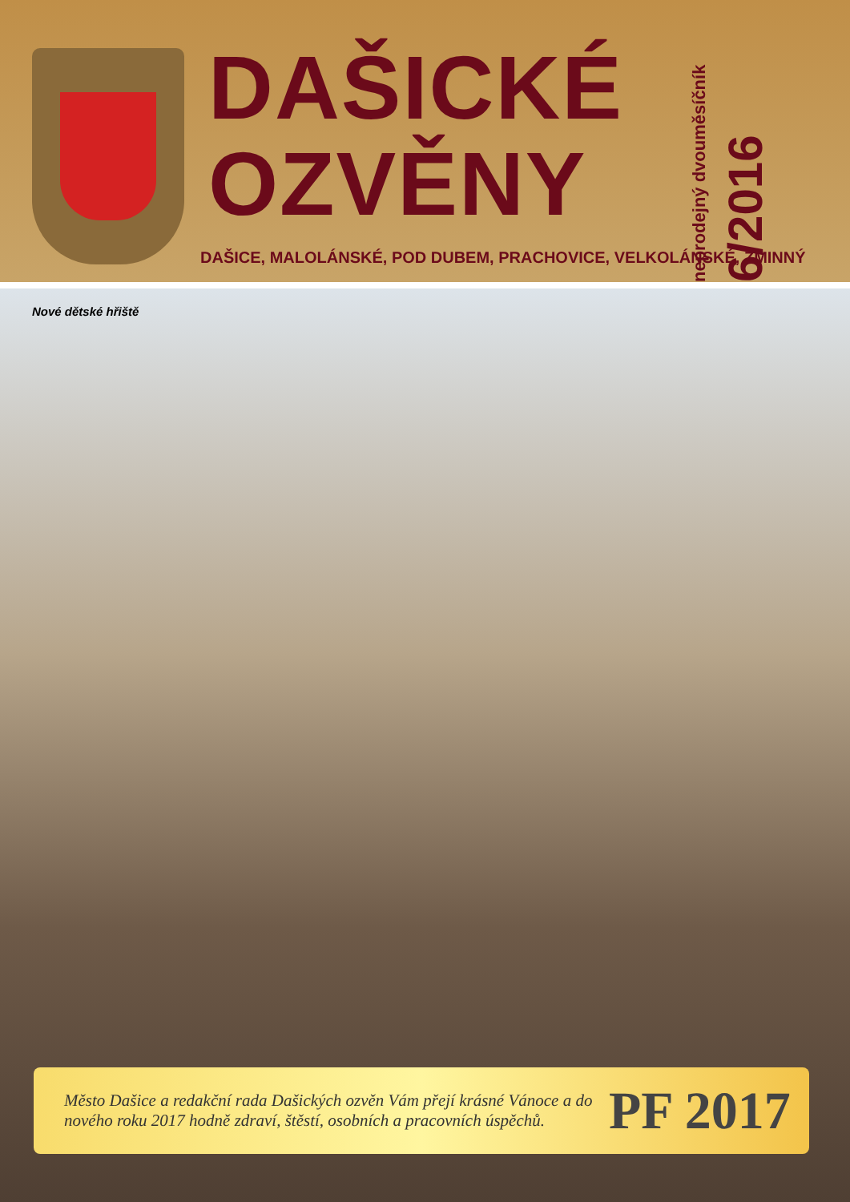DAŠICKÉ
OZVĚNY
neprodejný dvouměsíčník
6/2016
DAŠICE, MALOLÁNSKÉ, POD DUBEM, PRACHOVICE, VELKOLÁNSKÉ, ZMINNÝ
Nové dětské hřiště
Město Dašice a redakční rada Dašických ozvěn Vám přejí krásné Vánoce a do nového roku 2017 hodně zdraví, štěstí, osobních a pracovních úspěchů.
PF 2017